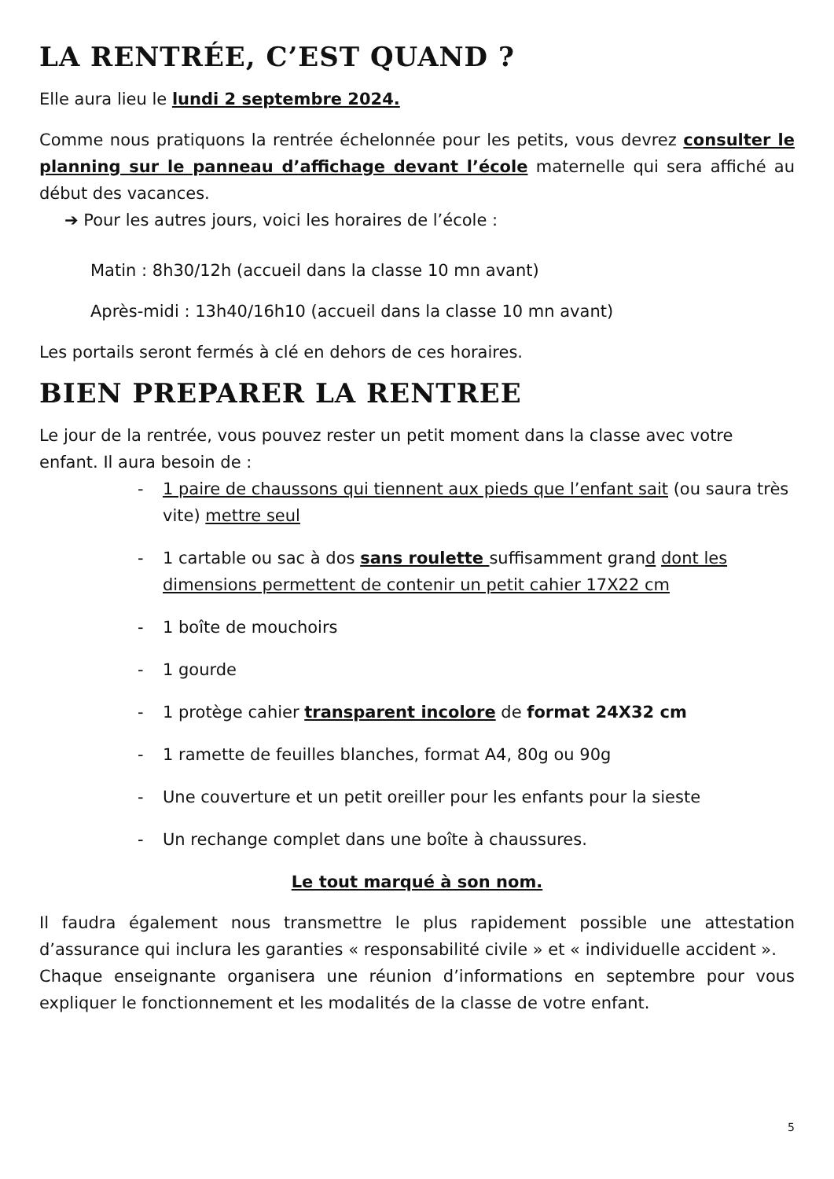LA RENTRÉE, C’EST QUAND ?
Elle aura lieu le lundi 2 septembre 2024.
Comme nous pratiquons la rentrée échelonnée pour les petits, vous devrez consulter le planning sur le panneau d’affichage devant l’école maternelle qui sera affiché au début des vacances.
➔ Pour les autres jours, voici les horaires de l’école :
Matin : 8h30/12h (accueil dans la classe 10 mn avant)
Après-midi : 13h40/16h10 (accueil dans la classe 10 mn avant)
Les portails seront fermés à clé en dehors de ces horaires.
BIEN PREPARER LA RENTREE
Le jour de la rentrée, vous pouvez rester un petit moment dans la classe avec votre enfant. Il aura besoin de :
- 1 paire de chaussons qui tiennent aux pieds que l’enfant sait (ou saura très vite) mettre seul
- 1 cartable ou sac à dos sans roulette suffisamment grand dont les dimensions permettent de contenir un petit cahier 17X22 cm
- 1 boîte de mouchoirs
- 1 gourde
- 1 protège cahier transparent incolore de format 24X32 cm
- 1 ramette de feuilles blanches, format A4, 80g ou 90g
- Une couverture et un petit oreiller pour les enfants pour la sieste
- Un rechange complet dans une boîte à chaussures.
Le tout marqué à son nom.
Il faudra également nous transmettre le plus rapidement possible une attestation d’assurance qui inclura les garanties « responsabilité civile » et « individuelle accident ».
Chaque enseignante organisera une réunion d’informations en septembre pour vous expliquer le fonctionnement et les modalités de la classe de votre enfant.
5